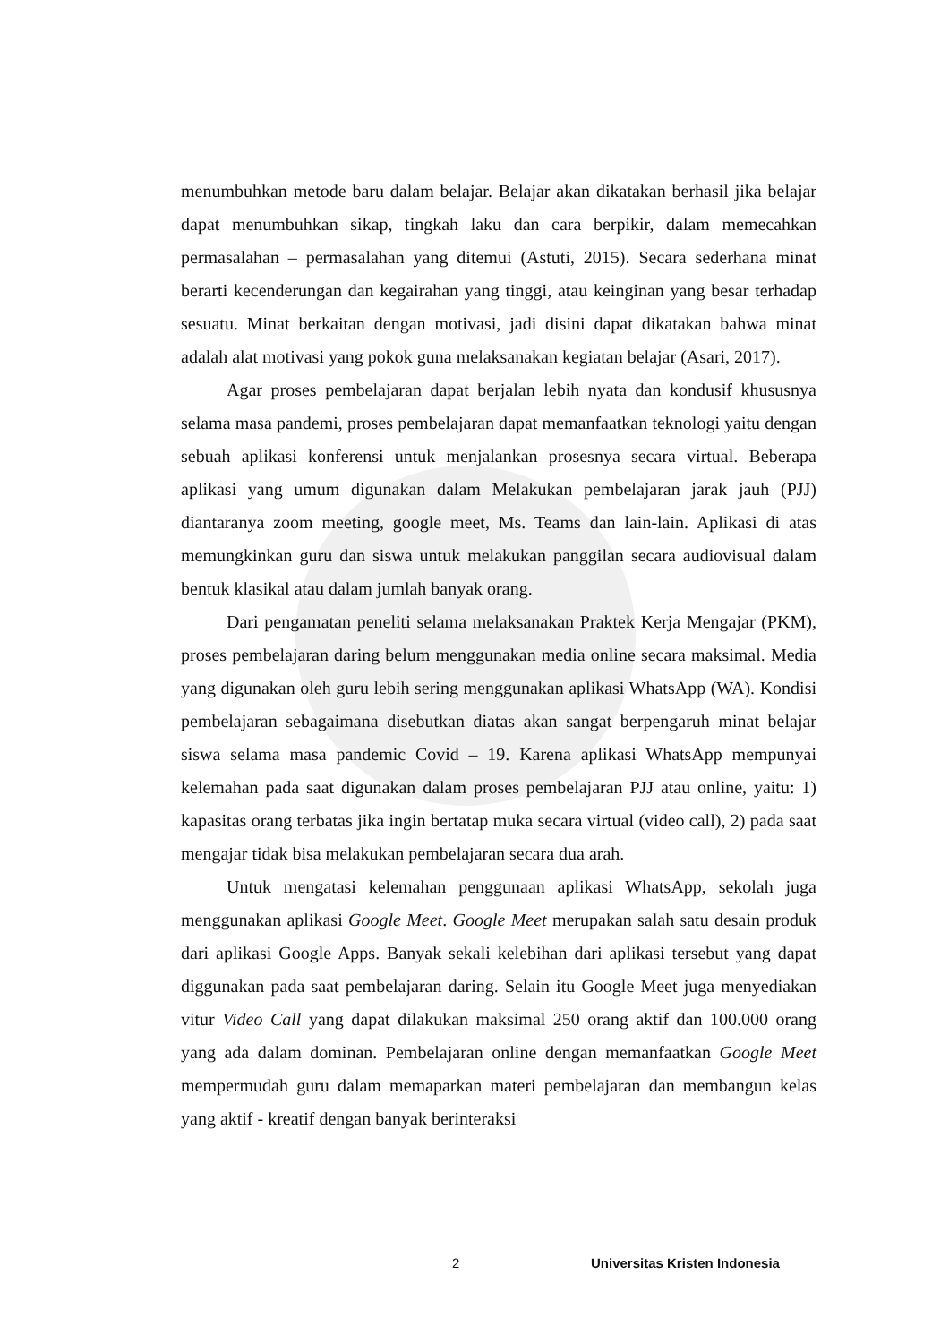menumbuhkan metode baru dalam belajar. Belajar akan dikatakan berhasil jika belajar dapat menumbuhkan sikap, tingkah laku dan cara berpikir, dalam memecahkan permasalahan – permasalahan yang ditemui (Astuti, 2015). Secara sederhana minat berarti kecenderungan dan kegairahan yang tinggi, atau keinginan yang besar terhadap sesuatu. Minat berkaitan dengan motivasi, jadi disini dapat dikatakan bahwa minat adalah alat motivasi yang pokok guna melaksanakan kegiatan belajar (Asari, 2017).
Agar proses pembelajaran dapat berjalan lebih nyata dan kondusif khususnya selama masa pandemi, proses pembelajaran dapat memanfaatkan teknologi yaitu dengan sebuah aplikasi konferensi untuk menjalankan prosesnya secara virtual. Beberapa aplikasi yang umum digunakan dalam Melakukan pembelajaran jarak jauh (PJJ) diantaranya zoom meeting, google meet, Ms. Teams dan lain-lain. Aplikasi di atas memungkinkan guru dan siswa untuk melakukan panggilan secara audiovisual dalam bentuk klasikal atau dalam jumlah banyak orang.
Dari pengamatan peneliti selama melaksanakan Praktek Kerja Mengajar (PKM), proses pembelajaran daring belum menggunakan media online secara maksimal. Media yang digunakan oleh guru lebih sering menggunakan aplikasi WhatsApp (WA). Kondisi pembelajaran sebagaimana disebutkan diatas akan sangat berpengaruh minat belajar siswa selama masa pandemic Covid – 19. Karena aplikasi WhatsApp mempunyai kelemahan pada saat digunakan dalam proses pembelajaran PJJ atau online, yaitu: 1) kapasitas orang terbatas jika ingin bertatap muka secara virtual (video call), 2) pada saat mengajar tidak bisa melakukan pembelajaran secara dua arah.
Untuk mengatasi kelemahan penggunaan aplikasi WhatsApp, sekolah juga menggunakan aplikasi Google Meet. Google Meet merupakan salah satu desain produk dari aplikasi Google Apps. Banyak sekali kelebihan dari aplikasi tersebut yang dapat diggunakan pada saat pembelajaran daring. Selain itu Google Meet juga menyediakan vitur Video Call yang dapat dilakukan maksimal 250 orang aktif dan 100.000 orang yang ada dalam dominan. Pembelajaran online dengan memanfaatkan Google Meet mempermudah guru dalam memaparkan materi pembelajaran dan membangun kelas yang aktif - kreatif dengan banyak berinteraksi
2 Universitas Kristen Indonesia